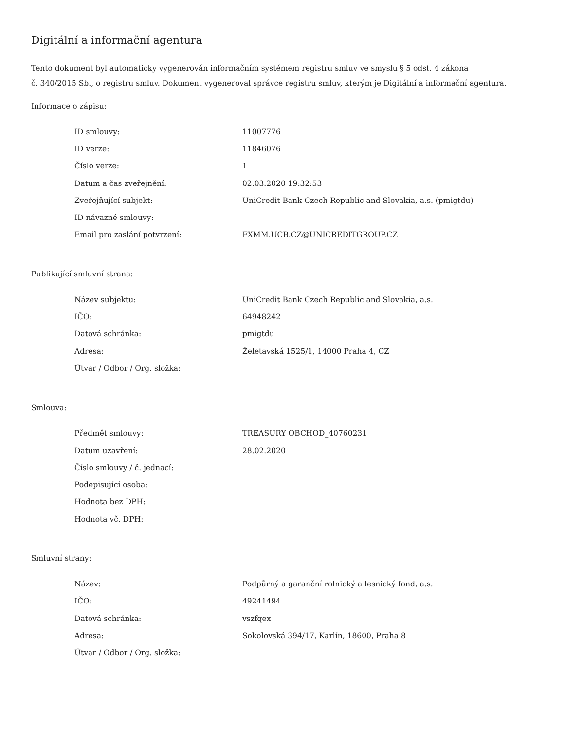Digitální a informační agentura
Tento dokument byl automaticky vygenerován informačním systémem registru smluv ve smyslu § 5 odst. 4 zákona
č. 340/2015 Sb., o registru smluv. Dokument vygeneroval správce registru smluv, kterým je Digitální a informační agentura.
Informace o zápisu:
| ID smlouvy: | 11007776 |
| ID verze: | 11846076 |
| Číslo verze: | 1 |
| Datum a čas zveřejnění: | 02.03.2020 19:32:53 |
| Zveřejňující subjekt: | UniCredit Bank Czech Republic and Slovakia, a.s. (pmigtdu) |
| ID návazné smlouvy: | |
| Email pro zaslání potvrzení: | FXMM.UCB.CZ@UNICREDITGROUP.CZ |
Publikující smluvní strana:
| Název subjektu: | UniCredit Bank Czech Republic and Slovakia, a.s. |
| IČO: | 64948242 |
| Datová schránka: | pmigtdu |
| Adresa: | Želetavská 1525/1, 14000 Praha 4, CZ |
| Útvar / Odbor / Org. složka: | |
Smlouva:
| Předmět smlouvy: | TREASURY OBCHOD_40760231 |
| Datum uzavření: | 28.02.2020 |
| Číslo smlouvy / č. jednací: | |
| Podepisující osoba: | |
| Hodnota bez DPH: | |
| Hodnota vč. DPH: | |
Smluvní strany:
| Název: | Podpůrný a garanční rolnický a lesnický fond, a.s. |
| IČO: | 49241494 |
| Datová schránka: | vszfqex |
| Adresa: | Sokolovská 394/17, Karlín, 18600, Praha 8 |
| Útvar / Odbor / Org. složka: | |